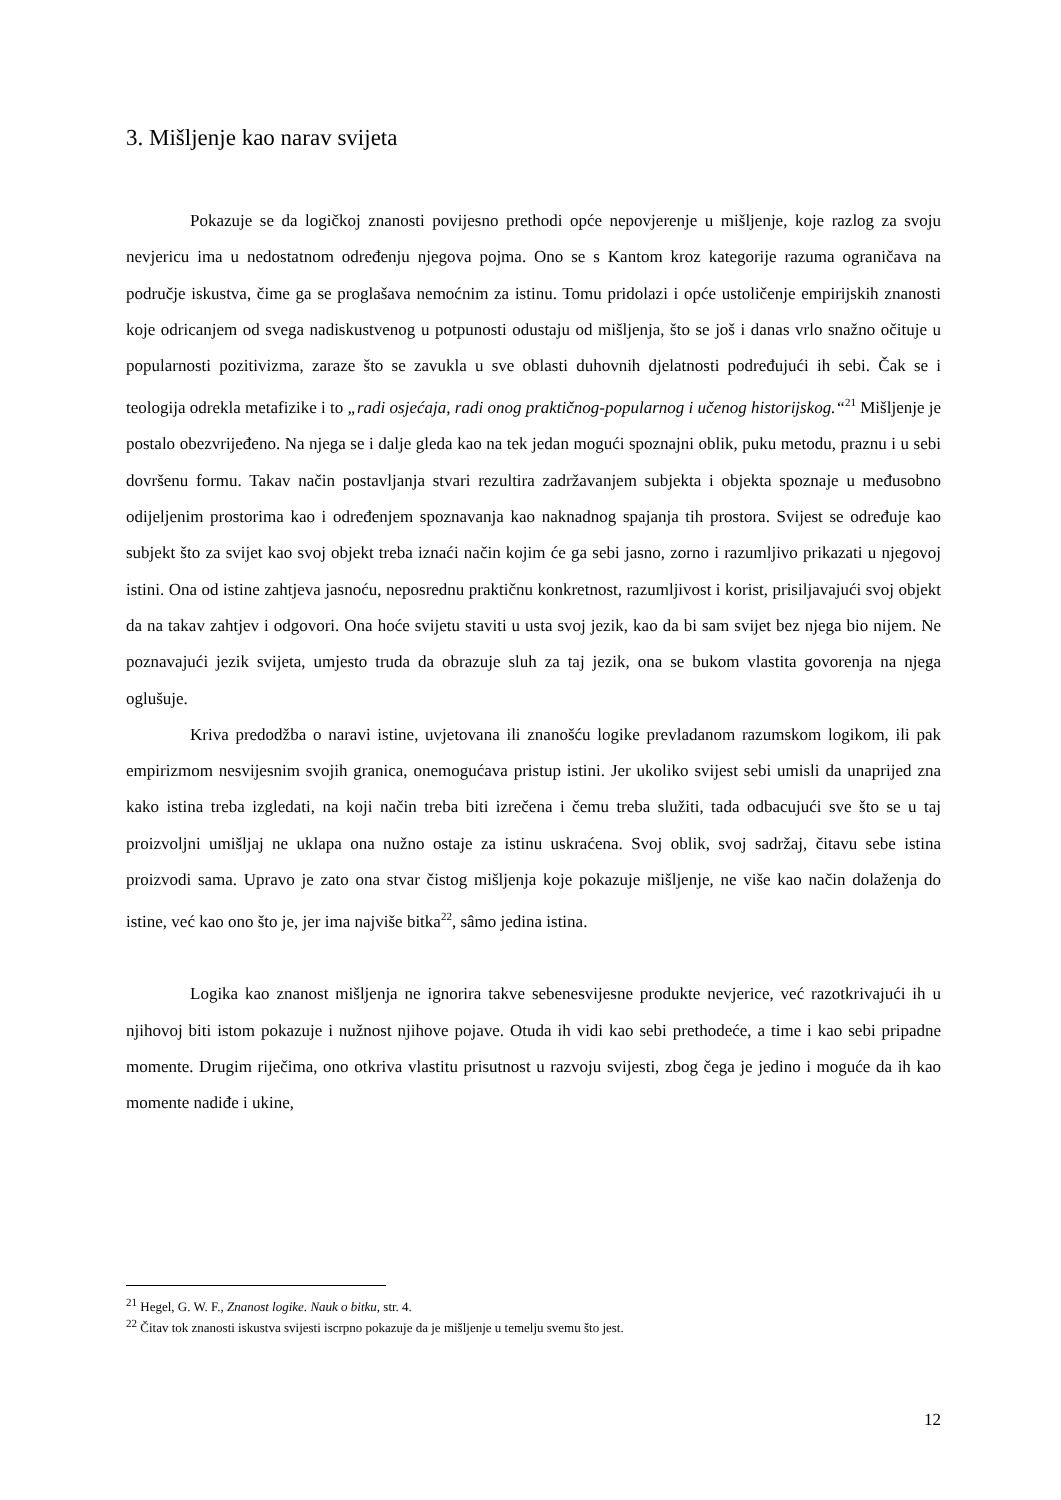3. Mišljenje kao narav svijeta
Pokazuje se da logičkoj znanosti povijesno prethodi opće nepovjerenje u mišljenje, koje razlog za svoju nevjericu ima u nedostatnom određenju njegova pojma. Ono se s Kantom kroz kategorije razuma ograničava na područje iskustva, čime ga se proglašava nemoćnim za istinu. Tomu pridolazi i opće ustoličenje empirijskih znanosti koje odricanjem od svega nadiskustvenog u potpunosti odustaju od mišljenja, što se još i danas vrlo snažno očituje u popularnosti pozitivizma, zaraze što se zavukla u sve oblasti duhovnih djelatnosti podređujući ih sebi. Čak se i teologija odrekla metafizike i to „radi osjećaja, radi onog praktičnog-popularnog i učenog historijskog.“<sup>21</sup> Mišljenje je postalo obezvrijeđeno. Na njega se i dalje gleda kao na tek jedan mogući spoznajni oblik, puku metodu, praznu i u sebi dovršenu formu. Takav način postavljanja stvari rezultira zadržavanjem subjekta i objekta spoznaje u međusobno odijeljenim prostorima kao i određenjem spoznavanja kao naknadnog spajanja tih prostora. Svijest se određuje kao subjekt što za svijet kao svoj objekt treba iznaći način kojim će ga sebi jasno, zorno i razumljivo prikazati u njegovoj istini. Ona od istine zahtjeva jasnoću, neposrednu praktičnu konkretnost, razumljivost i korist, prisiljavajući svoj objekt da na takav zahtjev i odgovori. Ona hoće svijetu staviti u usta svoj jezik, kao da bi sam svijet bez njega bio nijem. Ne poznavajući jezik svijeta, umjesto truda da obrazuje sluh za taj jezik, ona se bukom vlastita govorenja na njega oglušuje.
Kriva predodžba o naravi istine, uvjetovana ili znanošću logike prevladanom razumskom logikom, ili pak empirizmom nesvijesnim svojih granica, onemogućava pristup istini. Jer ukoliko svijest sebi umisli da unaprijed zna kako istina treba izgledati, na koji način treba biti izrečena i čemu treba služiti, tada odbacujući sve što se u taj proizvoljni umišljaj ne uklapa ona nužno ostaje za istinu uskraćena. Svoj oblik, svoj sadržaj, čitavu sebe istina proizvodi sama. Upravo je zato ona stvar čistog mišljenja koje pokazuje mišljenje, ne više kao način dolaženja do istine, već kao ono što je, jer ima najviše bitka<sup>22</sup>, sâmo jedina istina.
Logika kao znanost mišljenja ne ignorira takve sebenesvijesne produkte nevjerice, već razotkrivajući ih u njihovoj biti istom pokazuje i nužnost njihove pojave. Otuda ih vidi kao sebi prethodeće, a time i kao sebi pripadne momente. Drugim riječima, ono otkriva vlastitu prisutnost u razvoju svijesti, zbog čega je jedino i moguće da ih kao momente nadiđe i ukine,
<sup>21</sup> Hegel, G. W. F., Znanost logike. Nauk o bitku, str. 4.
<sup>22</sup> Čitav tok znanosti iskustva svijesti iscrpno pokazuje da je mišljenje u temelju svemu što jest.
12